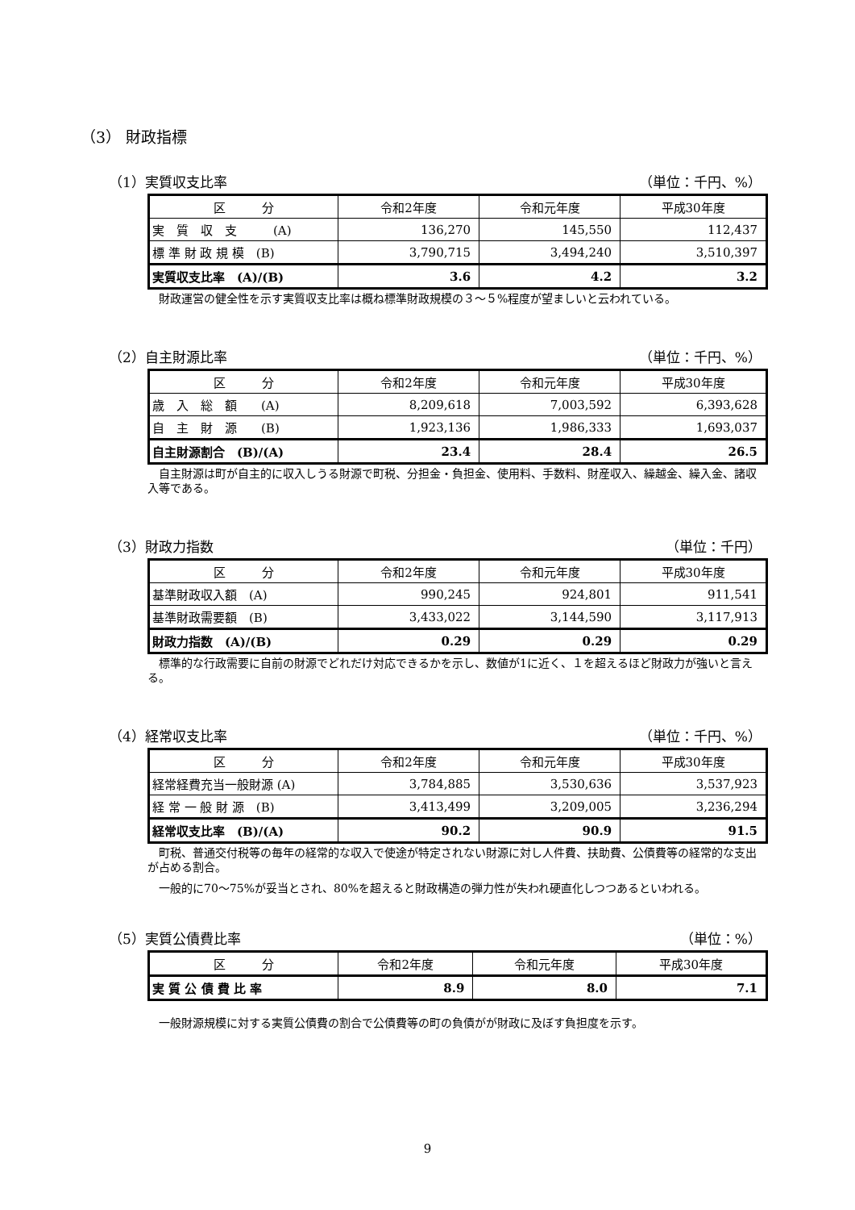（3） 財政指標
（1）実質収支比率 （単位：千円、%）
| 区 分 | 令和2年度 | 令和元年度 | 平成30年度 |
| --- | --- | --- | --- |
| 実 質 収 支 (A) | 136,270 | 145,550 | 112,437 |
| 標 準 財 政 規 模 (B) | 3,790,715 | 3,494,240 | 3,510,397 |
| 実質収支比率 (A)/(B) | 3.6 | 4.2 | 3.2 |
財政運営の健全性を示す実質収支比率は概ね標準財政規模の３～５%程度が望ましいと云われている。
（2）自主財源比率 （単位：千円、%）
| 区 分 | 令和2年度 | 令和元年度 | 平成30年度 |
| --- | --- | --- | --- |
| 歳 入 総 額 (A) | 8,209,618 | 7,003,592 | 6,393,628 |
| 自 主 財 源 (B) | 1,923,136 | 1,986,333 | 1,693,037 |
| 自主財源割合 (B)/(A) | 23.4 | 28.4 | 26.5 |
自主財源は町が自主的に収入しうる財源で町税、分担金・負担金、使用料、手数料、財産収入、繰越金、繰入金、諸収入等である。
（3）財政力指数 （単位：千円）
| 区 分 | 令和2年度 | 令和元年度 | 平成30年度 |
| --- | --- | --- | --- |
| 基準財政収入額 (A) | 990,245 | 924,801 | 911,541 |
| 基準財政需要額 (B) | 3,433,022 | 3,144,590 | 3,117,913 |
| 財政力指数 (A)/(B) | 0.29 | 0.29 | 0.29 |
標準的な行政需要に自前の財源でどれだけ対応できるかを示し、数値が1に近く、１を超えるほど財政力が強いと言える。
（4）経常収支比率 （単位：千円、%）
| 区 分 | 令和2年度 | 令和元年度 | 平成30年度 |
| --- | --- | --- | --- |
| 経常経費充当一般財源 (A) | 3,784,885 | 3,530,636 | 3,537,923 |
| 経 常 一 般 財 源 (B) | 3,413,499 | 3,209,005 | 3,236,294 |
| 経常収支比率 (B)/(A) | 90.2 | 90.9 | 91.5 |
町税、普通交付税等の毎年の経常的な収入で使途が特定されない財源に対し人件費、扶助費、公債費等の経常的な支出が占める割合。
一般的に70～75%が妥当とされ、80%を超えると財政構造の弾力性が失われ硬直化しつつあるといわれる。
（5）実質公債費比率 （単位：%）
| 区 分 | 令和2年度 | 令和元年度 | 平成30年度 |
| --- | --- | --- | --- |
| 実 質 公 債 費 比 率 | 8.9 | 8.0 | 7.1 |
一般財源規模に対する実質公債費の割合で公債費等の町の負債がが財政に及ぼす負担度を示す。
9